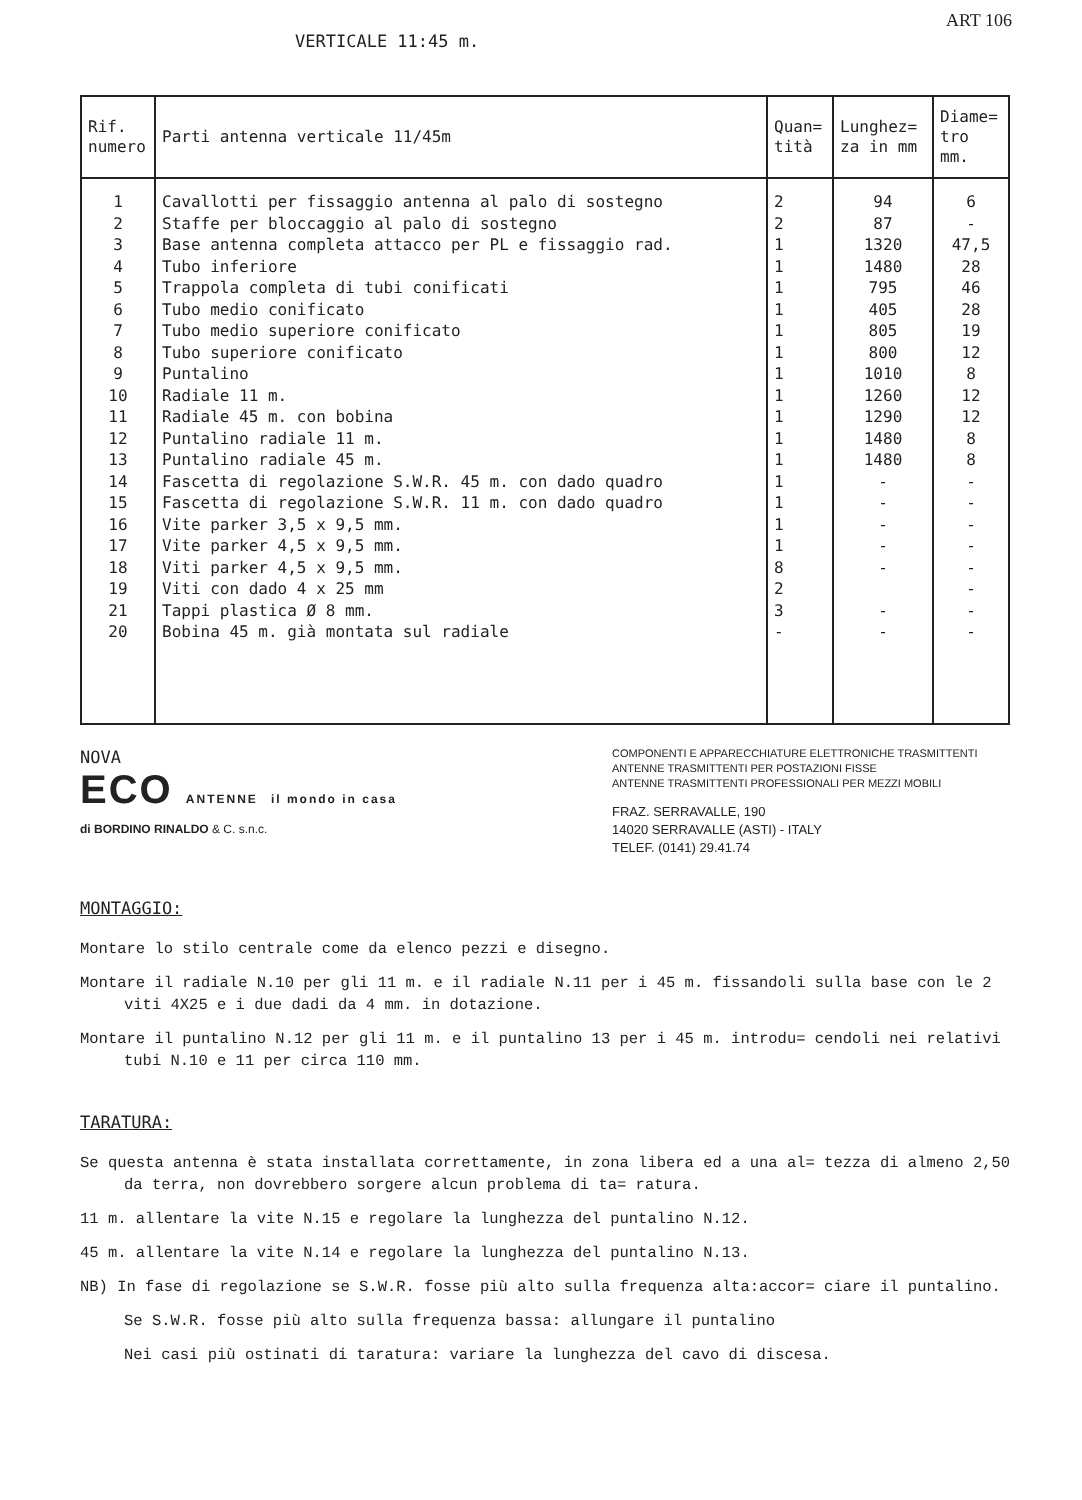ART 106
VERTICALE 11:45 m.
| Rif. numero | Parti antenna verticale 11/45m | Quan= tità | Lunghez= za in mm | Diame= tro mm. |
| --- | --- | --- | --- | --- |
| 1 2 3 4 5 6 7 8 9 10 11 12 13 14 15 16 17 18 19 21 20 | Cavallotti per fissaggio antenna al palo di sostegno Staffe per bloccaggio al palo di sostegno Base antenna completa attacco per PL e fissaggio rad. Tubo inferiore Trappola completa di tubi conificati Tubo medio conificato Tubo medio superiore conificato Tubo superiore conificato Puntalino Radiale 11 m. Radiale 45 m. con bobina Puntalino radiale 11 m. Puntalino radiale 45 m. Fascetta di regolazione S.W.R. 45 m. con dado quadro Fascetta di regolazione S.W.R. 11 m. con dado quadro Vite parker 3,5 x 9,5 mm. Vite parker 4,5 x 9,5 mm. Viti parker 4,5 x 9,5 mm. Viti con dado 4 x 25 mm Tappi plastica Ø 8 mm. Bobina 45 m. già montata sul radiale | 2 2 1 1 1 1 1 1 1 1 1 1 1 1 1 1 1 8 2 3 - | 94 87 1320 1480 795 405 805 800 1010 1260 1290 1480 1480 - - - - - - - | 6 - 47,5 28 46 28 19 12 8 12 12 8 8 - - - - - - - - |
NOVA
ECO ANTENNE il mondo in casa
di BORDINO RINALDO & C. s.n.c.
COMPONENTI E APPARECCHIATURE ELETTRONICHE TRASMITTENTI
ANTENNE TRASMITTENTI PER POSTAZIONI FISSE
ANTENNE TRASMITTENTI PROFESSIONALI PER MEZZI MOBILI
FRAZ. SERRAVALLE, 190
14020 SERRAVALLE (ASTI) - ITALY
TELEF. (0141) 29.41.74
MONTAGGIO:
Montare lo stilo centrale come da elenco pezzi e disegno.
Montare il radiale N.10 per gli 11 m. e il radiale N.11 per i 45 m. fissandoli sulla base con le 2 viti 4X25 e i due dadi da 4 mm. in dotazione.
Montare il puntalino N.12 per gli 11 m. e il puntalino 13 per i 45 m. introdu= cendoli nei relativi tubi N.10 e 11 per circa 110 mm.
TARATURA:
Se questa antenna è stata installata correttamente, in zona libera ed a una al= tezza di almeno 2,50 da terra, non dovrebbero sorgere alcun problema di ta= ratura.
11 m. allentare la vite N.15 e regolare la lunghezza del puntalino N.12.
45 m. allentare la vite N.14 e regolare la lunghezza del puntalino N.13.
NB) In fase di regolazione se S.W.R. fosse più alto sulla frequenza alta:accor= ciare il puntalino.
Se S.W.R. fosse più alto sulla frequenza bassa: allungare il puntalino
Nei casi più ostinati di taratura: variare la lunghezza del cavo di discesa.